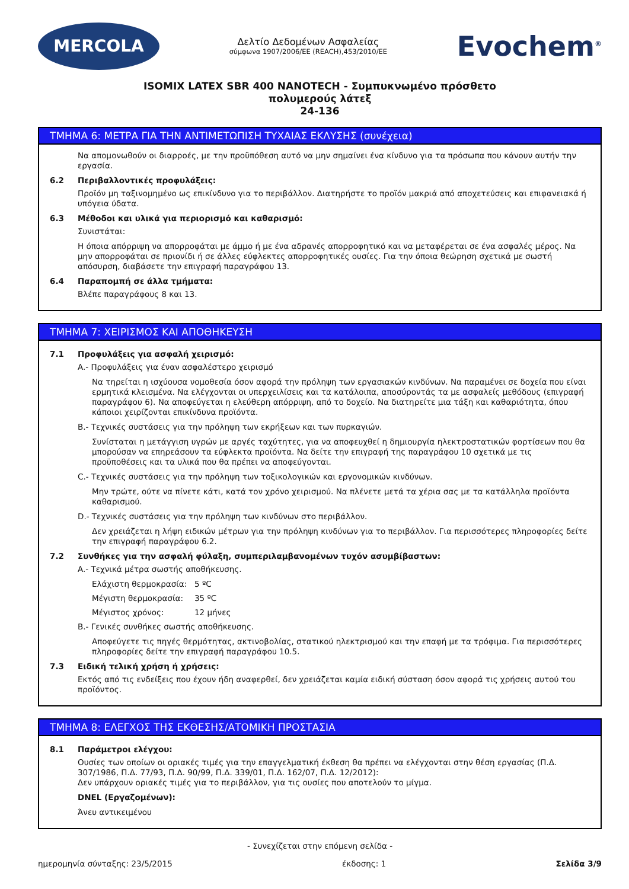MERCOLA
Δελτίο Δεδομένων Ασφαλείας
σύμφωνα 1907/2006/ΕΕ (REACH),453/2010/ΕΕ
Evochem<sup>®</sup>
ISOMIX LATEX SBR 400 NANOTECH - Συμπυκνωμένο πρόσθετο
πολυμερούς λάτεξ
24-136
ΤΜΗΜΑ 6: ΜΕΤΡΑ ΓΙΑ ΤΗΝ ΑΝΤΙΜΕΤΩΠΙΣΗ ΤΥΧΑΙΑΣ ΕΚΛΥΣΗΣ (συνέχεια)
Να απομονωθούν οι διαρροές, με την προϋπόθεση αυτό να μην σημαίνει ένα κίνδυνο για τα πρόσωπα που κάνουν αυτήν την εργασία.
6.2 Περιβαλλοντικές προφυλάξεις:
Προϊόν μη ταξινομημένο ως επικίνδυνο για το περιβάλλον. Διατηρήστε το προϊόν μακριά από αποχετεύσεις και επιφανειακά ή υπόγεια ύδατα.
6.3 Μέθοδοι και υλικά για περιορισμό και καθαρισμό:
Συνιστάται:
Η όποια απόρριψη να απορροφάται με άμμο ή με ένα αδρανές απορροφητικό και να μεταφέρεται σε ένα ασφαλές μέρος. Να μην απορροφάται σε πριονίδι ή σε άλλες εύφλεκτες απορροφητικές ουσίες. Για την όποια θεώρηση σχετικά με σωστή απόσυρση, διαβάσετε την επιγραφή παραγράφου 13.
6.4 Παραπομπή σε άλλα τμήματα:
Βλέπε παραγράφους 8 και 13.
ΤΜΗΜΑ 7: ΧΕΙΡΙΣΜΟΣ ΚΑΙ ΑΠΟΘΗΚΕΥΣΗ
7.1 Προφυλάξεις για ασφαλή χειρισμό:
A.- Προφυλάξεις για έναν ασφαλέστερο χειρισμό
Να τηρείται η ισχύουσα νομοθεσία όσον αφορά την πρόληψη των εργασιακών κινδύνων. Να παραμένει σε δοχεία που είναι ερμητικά κλεισμένα. Να ελέγχονται οι υπερχειλίσεις και τα κατάλοιπα, αποσύροντάς τα με ασφαλείς μεθόδους (επιγραφή παραγράφου 6). Να αποφεύγεται η ελεύθερη απόρριψη, από το δοχείο. Να διατηρείτε μια τάξη και καθαριότητα, όπου κάποιοι χειρίζονται επικίνδυνα προϊόντα.
B.- Τεχνικές συστάσεις για την πρόληψη των εκρήξεων και των πυρκαγιών.
Συνίσταται η μετάγγιση υγρών με αργές ταχύτητες, για να αποφευχθεί η δημιουργία ηλεκτροστατικών φορτίσεων που θα μπορούσαν να επηρεάσουν τα εύφλεκτα προϊόντα. Να δείτε την επιγραφή της παραγράφου 10 σχετικά με τις προϋποθέσεις και τα υλικά που θα πρέπει να αποφεύγονται.
C.- Τεχνικές συστάσεις για την πρόληψη των τοξικολογικών και εργονομικών κινδύνων.
Μην τρώτε, ούτε να πίνετε κάτι, κατά τον χρόνο χειρισμού. Να πλένετε μετά τα χέρια σας με τα κατάλληλα προϊόντα καθαρισμού.
D.- Τεχνικές συστάσεις για την πρόληψη των κινδύνων στο περιβάλλον.
Δεν χρειάζεται η λήψη ειδικών μέτρων για την πρόληψη κινδύνων για το περιβάλλον. Για περισσότερες πληροφορίες δείτε την επιγραφή παραγράφου 6.2.
7.2 Συνθήκες για την ασφαλή φύλαξη, συμπεριλαμβανομένων τυχόν ασυμβίβαστων:
A.- Τεχνικά μέτρα σωστής αποθήκευσης.
Ελάχιστη θερμοκρασία: 5 ºC
Μέγιστη θερμοκρασία: 35 ºC
Μέγιστος χρόνος: 12 μήνες
B.- Γενικές συνθήκες σωστής αποθήκευσης.
Αποφεύγετε τις πηγές θερμότητας, ακτινοβολίας, στατικού ηλεκτρισμού και την επαφή με τα τρόφιμα. Για περισσότερες πληροφορίες δείτε την επιγραφή παραγράφου 10.5.
7.3 Ειδική τελική χρήση ή χρήσεις:
Εκτός από τις ενδείξεις που έχουν ήδη αναφερθεί, δεν χρειάζεται καμία ειδική σύσταση όσον αφορά τις χρήσεις αυτού του προϊόντος.
ΤΜΗΜΑ 8: ΕΛΕΓΧΟΣ ΤΗΣ ΕΚΘΕΣΗΣ/ΑΤΟΜΙΚΗ ΠΡΟΣΤΑΣΙΑ
8.1 Παράμετροι ελέγχου:
Ουσίες των οποίων οι οριακές τιμές για την επαγγελματική έκθεση θα πρέπει να ελέγχονται στην θέση εργασίας (Π.Δ. 307/1986, Π.Δ. 77/93, Π.Δ. 90/99, Π.Δ. 339/01, Π.Δ. 162/07, Π.Δ. 12/2012):
Δεν υπάρχουν οριακές τιμές για το περιβάλλον, για τις ουσίες που αποτελούν το μίγμα.
DNEL (Εργαζομένων):
Άνευ αντικειμένου
- Συνεχίζεται στην επόμενη σελίδα -
ημερομηνία σύνταξης: 23/5/2015 έκδοσης: 1 Σελίδα 3/9